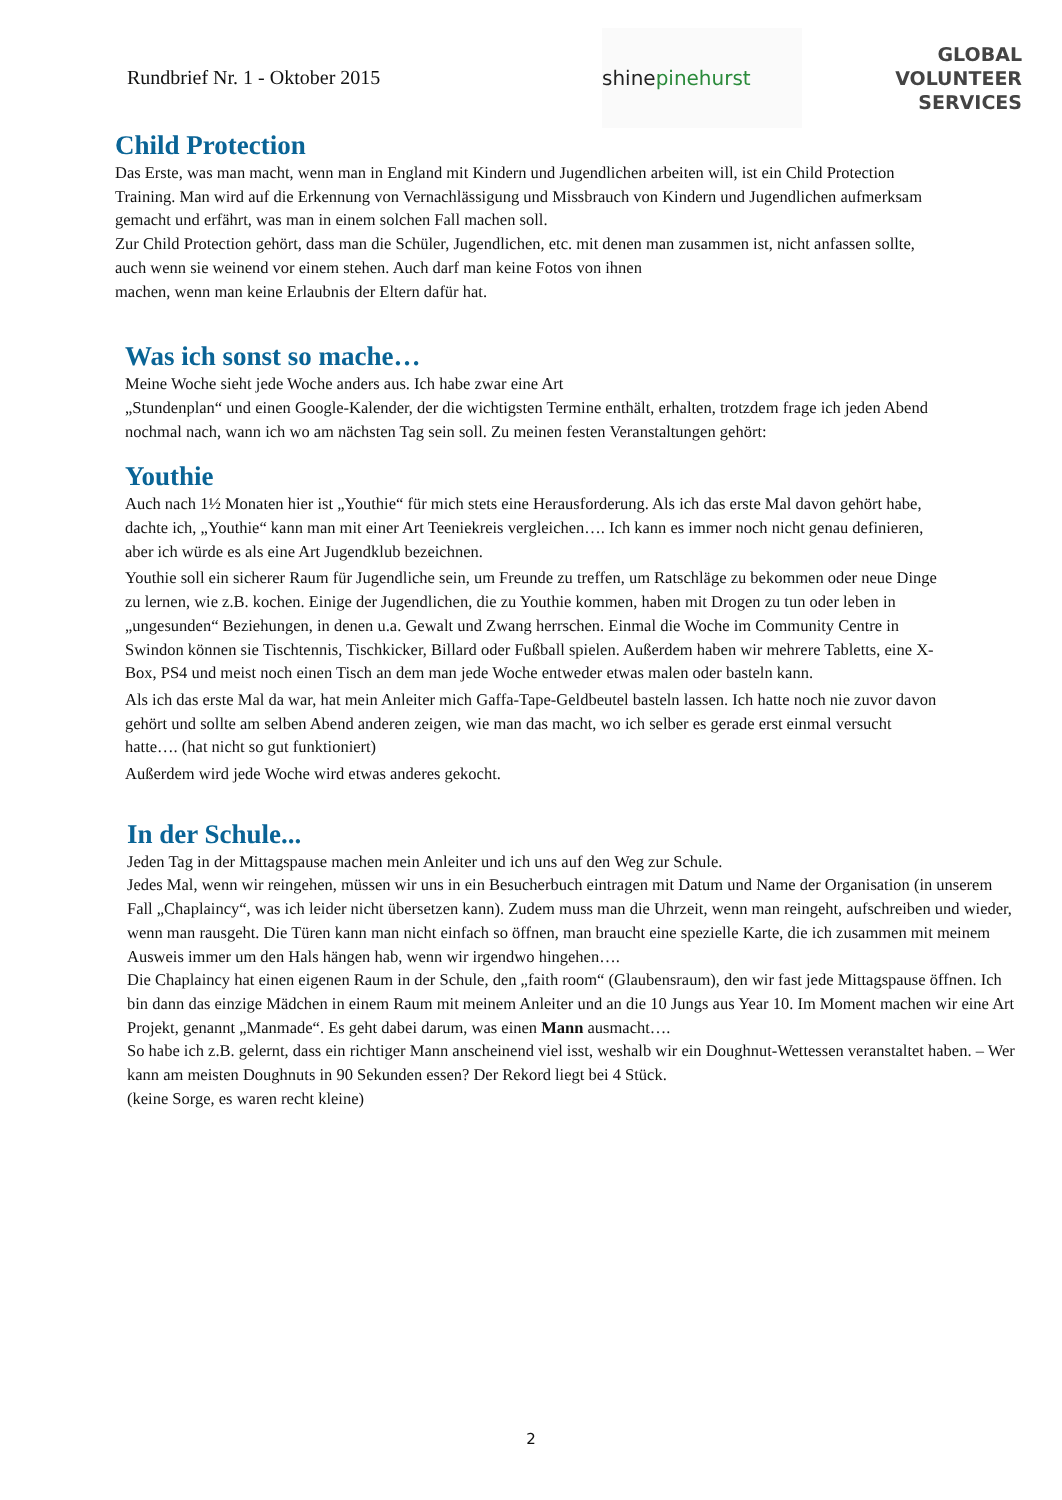Rundbrief Nr. 1 - Oktober 2015
shine pinehurst
GLOBAL
VOLUNTEER
SERVICES
Child Protection
Das Erste, was man macht, wenn man in England mit Kindern und Jugendlichen arbeiten will, ist ein Child Protection Training. Man wird auf die Erkennung von Vernachlässigung und Missbrauch von Kindern und Jugendlichen aufmerksam gemacht und erfährt, was man in einem solchen Fall machen soll.
Zur Child Protection gehört, dass man die Schüler, Jugendlichen, etc. mit denen man zusammen ist, nicht anfassen sollte, auch wenn sie weinend vor einem stehen. Auch darf man keine Fotos von ihnen
machen, wenn man keine Erlaubnis der Eltern dafür hat.
Was ich sonst so mache…
Meine Woche sieht jede Woche anders aus. Ich habe zwar eine Art
„Stundenplan“ und einen Google-Kalender, der die wichtigsten Termine enthält, erhalten, trotzdem frage ich jeden Abend nochmal nach, wann ich wo am nächsten Tag sein soll. Zu meinen festen Veranstaltungen gehört:
Youthie
Auch nach 1½ Monaten hier ist „Youthie“ für mich stets eine Herausforderung. Als ich das erste Mal davon gehört habe, dachte ich, „Youthie“ kann man mit einer Art Teeniekreis vergleichen…. Ich kann es immer noch nicht genau definieren, aber ich würde es als eine Art Jugendklub bezeichnen.
Youthie soll ein sicherer Raum für Jugendliche sein, um Freunde zu treffen, um Ratschläge zu bekommen oder neue Dinge zu lernen, wie z.B. kochen. Einige der Jugendlichen, die zu Youthie kommen, haben mit Drogen zu tun oder leben in „ungesunden“ Beziehungen, in denen u.a. Gewalt und Zwang herrschen. Einmal die Woche im Community Centre in Swindon können sie Tischtennis, Tischkicker, Billard oder Fußball spielen. Außerdem haben wir mehrere Tabletts, eine X-Box, PS4 und meist noch einen Tisch an dem man jede Woche entweder etwas malen oder basteln kann.
Als ich das erste Mal da war, hat mein Anleiter mich Gaffa-Tape-Geldbeutel basteln lassen. Ich hatte noch nie zuvor davon gehört und sollte am selben Abend anderen zeigen, wie man das macht, wo ich selber es gerade erst einmal versucht hatte…. (hat nicht so gut funktioniert)
Außerdem wird jede Woche wird etwas anderes gekocht.
In der Schule...
Jeden Tag in der Mittagspause machen mein Anleiter und ich uns auf den Weg zur Schule.
Jedes Mal, wenn wir reingehen, müssen wir uns in ein Besucherbuch eintragen mit Datum und Name der Organisation (in unserem Fall „Chaplaincy“, was ich leider nicht übersetzen kann). Zudem muss man die Uhrzeit, wenn man reingeht, aufschreiben und wieder, wenn man rausgeht. Die Türen kann man nicht einfach so öffnen, man braucht eine spezielle Karte, die ich zusammen mit meinem Ausweis immer um den Hals hängen hab, wenn wir irgendwo hingehen….
Die Chaplaincy hat einen eigenen Raum in der Schule, den „faith room“ (Glaubensraum), den wir fast jede Mittagspause öffnen. Ich bin dann das einzige Mädchen in einem Raum mit meinem Anleiter und an die 10 Jungs aus Year 10. Im Moment machen wir eine Art Projekt, genannt „Manmade“. Es geht dabei darum, was einen Mann ausmacht….
So habe ich z.B. gelernt, dass ein richtiger Mann anscheinend viel isst, weshalb wir ein Doughnut-Wettessen veranstaltet haben. – Wer kann am meisten Doughnuts in 90 Sekunden essen? Der Rekord liegt bei 4 Stück.
(keine Sorge, es waren recht kleine)
2